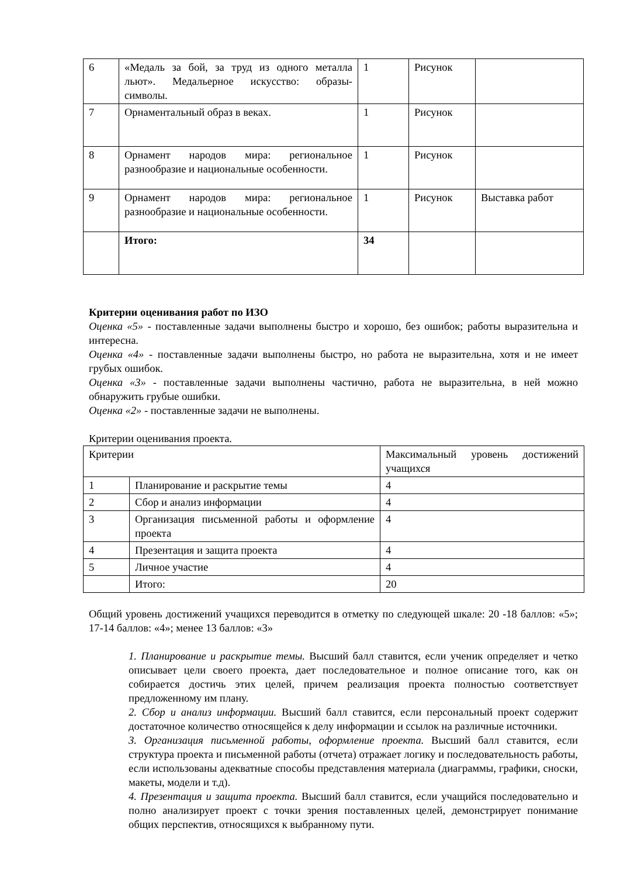| 6 | «Медаль за бой, за труд из одного металла льют». Медальерное искусство: образы-символы. | 1 | Рисунок | |
| 7 | Орнаментальный образ в веках. | 1 | Рисунок | |
| 8 | Орнамент народов мира: региональное разнообразие и национальные особенности. | 1 | Рисунок | |
| 9 | Орнамент народов мира: региональное разнообразие и национальные особенности. | 1 | Рисунок | Выставка работ |
| | Итого: | 34 | | |
Критерии оценивания работ по ИЗО
Оценка «5» - поставленные задачи выполнены быстро и хорошо, без ошибок; работы выразительна и интересна.
Оценка «4» - поставленные задачи выполнены быстро, но работа не выразительна, хотя и не имеет грубых ошибок.
Оценка «3» - поставленные задачи выполнены частично, работа не выразительна, в ней можно обнаружить грубые ошибки.
Оценка «2» - поставленные задачи не выполнены.
Критерии оценивания проекта.
| Критерии | | Максимальный уровень достижений учащихся |
| 1 | Планирование и раскрытие темы | 4 |
| 2 | Сбор и анализ информации | 4 |
| 3 | Организация письменной работы и оформление проекта | 4 |
| 4 | Презентация и защита проекта | 4 |
| 5 | Личное участие | 4 |
| | Итого: | 20 |
Общий уровень достижений учащихся переводится в отметку по следующей шкале: 20 -18 баллов: «5»; 17-14 баллов: «4»; менее 13 баллов: «3»
1. Планирование и раскрытие темы. Высший балл ставится, если ученик определяет и четко описывает цели своего проекта, дает последовательное и полное описание того, как он собирается достичь этих целей, причем реализация проекта полностью соответствует предложенному им плану.
2. Сбор и анализ информации. Высший балл ставится, если персональный проект содержит достаточное количество относящейся к делу информации и ссылок на различные источники.
3. Организация письменной работы, оформление проекта. Высший балл ставится, если структура проекта и письменной работы (отчета) отражает логику и последовательность работы, если использованы адекватные способы представления материала (диаграммы, графики, сноски, макеты, модели и т.д).
4. Презентация и защита проекта. Высший балл ставится, если учащийся последовательно и полно анализирует проект с точки зрения поставленных целей, демонстрирует понимание общих перспектив, относящихся к выбранному пути.